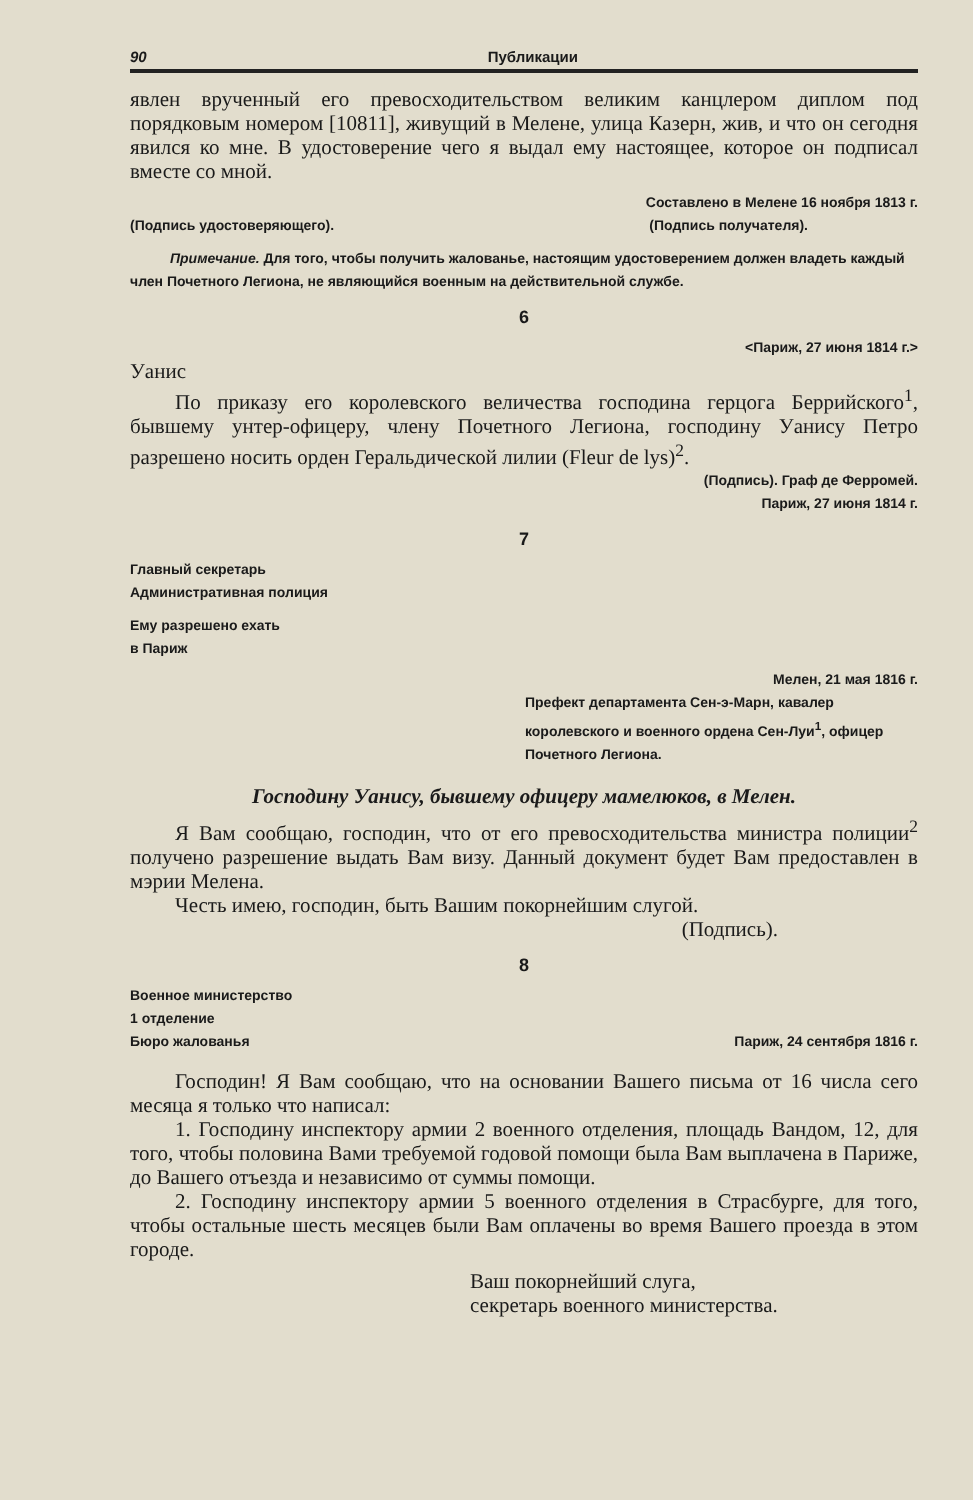90 Публикации
явлен врученный его превосходительством великим канцлером диплом под порядковым номером [10811], живущий в Мелене, улица Казерн, жив, и что он сегодня явился ко мне. В удостоверение чего я выдал ему настоящее, которое он подписал вместе со мной.
Составлено в Мелене 16 ноября 1813 г.
(Подпись удостоверяющего). (Подпись получателя).
Примечание. Для того, чтобы получить жалованье, настоящим удостоверением должен владеть каждый член Почетного Легиона, не являющийся военным на действительной службе.
6
<Париж, 27 июня 1814 г.>
Уанис
По приказу его королевского величества господина герцога Беррийского<sup>1</sup>, бывшему унтер-офицеру, члену Почетного Легиона, господину Уанису Петро разрешено носить орден Геральдической лилии (Fleur de lys)<sup>2</sup>.
(Подпись). Граф де Ферромей.
Париж, 27 июня 1814 г.
7
Главный секретарь
Административная полиция
Ему разрешено ехать
в Париж
Мелен, 21 мая 1816 г.
Префект департамента Сен-э-Марн, кавалер королевского и военного ордена Сен-Луи<sup>1</sup>, офицер Почетного Легиона.
Господину Уанису, бывшему офицеру мамелюков, в Мелен.
Я Вам сообщаю, господин, что от его превосходительства министра полиции<sup>2</sup> получено разрешение выдать Вам визу. Данный документ будет Вам предоставлен в мэрии Мелена.
Честь имею, господин, быть Вашим покорнейшим слугой.
(Подпись).
8
Военное министерство
1 отделение
Бюро жалованья Париж, 24 сентября 1816 г.
Господин! Я Вам сообщаю, что на основании Вашего письма от 16 числа сего месяца я только что написал:
1. Господину инспектору армии 2 военного отделения, площадь Вандом, 12, для того, чтобы половина Вами требуемой годовой помощи была Вам выплачена в Париже, до Вашего отъезда и независимо от суммы помощи.
2. Господину инспектору армии 5 военного отделения в Страсбурге, для того, чтобы остальные шесть месяцев были Вам оплачены во время Вашего проезда в этом городе.
Ваш покорнейший слуга,
секретарь военного министерства.